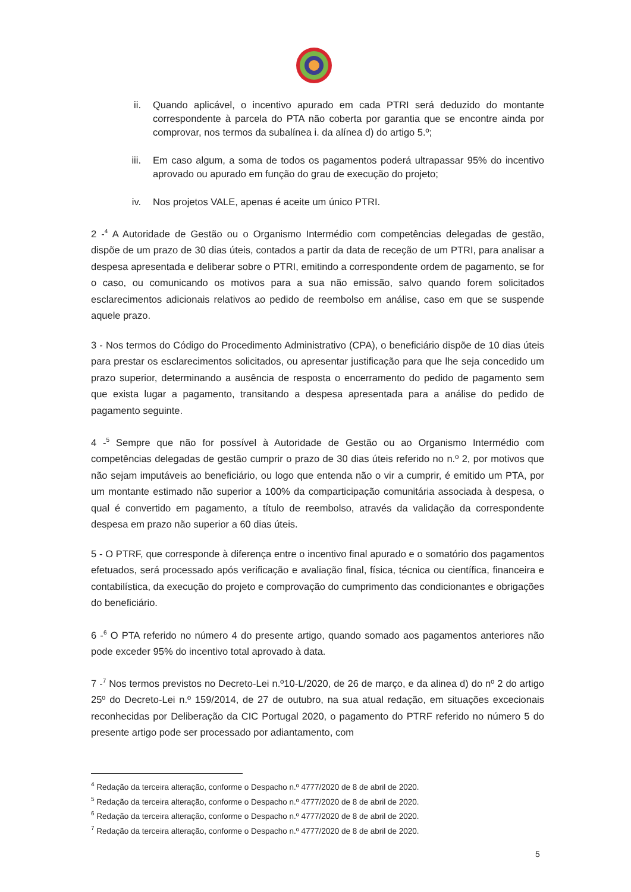ii. Quando aplicável, o incentivo apurado em cada PTRI será deduzido do montante correspondente à parcela do PTA não coberta por garantia que se encontre ainda por comprovar, nos termos da subalínea i. da alínea d) do artigo 5.º;
iii. Em caso algum, a soma de todos os pagamentos poderá ultrapassar 95% do incentivo aprovado ou apurado em função do grau de execução do projeto;
iv. Nos projetos VALE, apenas é aceite um único PTRI.
2 -<sup>4</sup> A Autoridade de Gestão ou o Organismo Intermédio com competências delegadas de gestão, dispõe de um prazo de 30 dias úteis, contados a partir da data de receção de um PTRI, para analisar a despesa apresentada e deliberar sobre o PTRI, emitindo a correspondente ordem de pagamento, se for o caso, ou comunicando os motivos para a sua não emissão, salvo quando forem solicitados esclarecimentos adicionais relativos ao pedido de reembolso em análise, caso em que se suspende aquele prazo.
3 - Nos termos do Código do Procedimento Administrativo (CPA), o beneficiário dispõe de 10 dias úteis para prestar os esclarecimentos solicitados, ou apresentar justificação para que lhe seja concedido um prazo superior, determinando a ausência de resposta o encerramento do pedido de pagamento sem que exista lugar a pagamento, transitando a despesa apresentada para a análise do pedido de pagamento seguinte.
4 -<sup>5</sup> Sempre que não for possível à Autoridade de Gestão ou ao Organismo Intermédio com competências delegadas de gestão cumprir o prazo de 30 dias úteis referido no n.º 2, por motivos que não sejam imputáveis ao beneficiário, ou logo que entenda não o vir a cumprir, é emitido um PTA, por um montante estimado não superior a 100% da comparticipação comunitária associada à despesa, o qual é convertido em pagamento, a título de reembolso, através da validação da correspondente despesa em prazo não superior a 60 dias úteis.
5 - O PTRF, que corresponde à diferença entre o incentivo final apurado e o somatório dos pagamentos efetuados, será processado após verificação e avaliação final, física, técnica ou científica, financeira e contabilística, da execução do projeto e comprovação do cumprimento das condicionantes e obrigações do beneficiário.
6 -<sup>6</sup> O PTA referido no número 4 do presente artigo, quando somado aos pagamentos anteriores não pode exceder 95% do incentivo total aprovado à data.
7 -<sup>7</sup> Nos termos previstos no Decreto-Lei n.º10-L/2020, de 26 de março, e da alinea d) do nº 2 do artigo 25º do Decreto-Lei n.º 159/2014, de 27 de outubro, na sua atual redação, em situações excecionais reconhecidas por Deliberação da CIC Portugal 2020, o pagamento do PTRF referido no número 5 do presente artigo pode ser processado por adiantamento, com
<sup>4</sup> Redação da terceira alteração, conforme o Despacho n.º 4777/2020 de 8 de abril de 2020.
<sup>5</sup> Redação da terceira alteração, conforme o Despacho n.º 4777/2020 de 8 de abril de 2020.
<sup>6</sup> Redação da terceira alteração, conforme o Despacho n.º 4777/2020 de 8 de abril de 2020.
<sup>7</sup> Redação da terceira alteração, conforme o Despacho n.º 4777/2020 de 8 de abril de 2020.
5